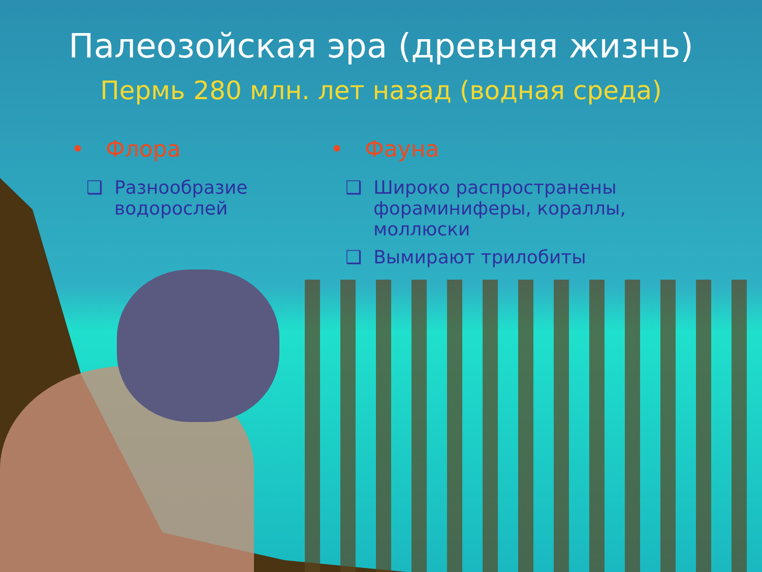Палеозойская эра (древняя жизнь)
Пермь 280 млн. лет назад (водная среда)
• Флора
❑ Разнообразие водорослей
• Фауна
❑ Широко распространены фораминиферы, кораллы, моллюски
❑ Вымирают трилобиты